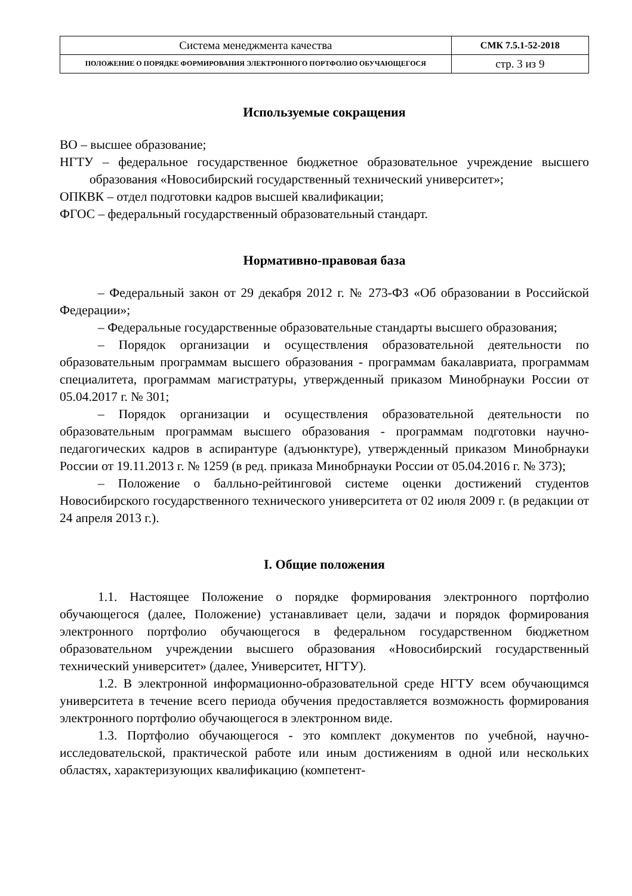| Система менеджмента качества | СМК 7.5.1-52-2018 |
| ПОЛОЖЕНИЕ О ПОРЯДКЕ ФОРМИРОВАНИЯ ЭЛЕКТРОННОГО ПОРТФОЛИО ОБУЧАЮЩЕГОСЯ | стр. 3 из 9 |
Используемые сокращения
ВО – высшее образование;
НГТУ – федеральное государственное бюджетное образовательное учреждение высшего образования «Новосибирский государственный технический университет»;
ОПКВК – отдел подготовки кадров высшей квалификации;
ФГОС – федеральный государственный образовательный стандарт.
Нормативно-правовая база
– Федеральный закон от 29 декабря 2012 г. № 273-ФЗ «Об образовании в Российской Федерации»;
– Федеральные государственные образовательные стандарты высшего образования;
– Порядок организации и осуществления образовательной деятельности по образовательным программам высшего образования - программам бакалавриата, программам специалитета, программам магистратуры, утвержденный приказом Минобрнауки России от 05.04.2017 г. № 301;
– Порядок организации и осуществления образовательной деятельности по образовательным программам высшего образования - программам подготовки научно-педагогических кадров в аспирантуре (адъюнктуре), утвержденный приказом Минобрнауки России от 19.11.2013 г. № 1259 (в ред. приказа Минобрнауки России от 05.04.2016 г. № 373);
– Положение о балльно-рейтинговой системе оценки достижений студентов Новосибирского государственного технического университета от 02 июля 2009 г. (в редакции от 24 апреля 2013 г.).
I. Общие положения
1.1. Настоящее Положение о порядке формирования электронного портфолио обучающегося (далее, Положение) устанавливает цели, задачи и порядок формирования электронного портфолио обучающегося в федеральном государственном бюджетном образовательном учреждении высшего образования «Новосибирский государственный технический университет» (далее, Университет, НГТУ).
1.2. В электронной информационно-образовательной среде НГТУ всем обучающимся университета в течение всего периода обучения предоставляется возможность формирования электронного портфолио обучающегося в электронном виде.
1.3. Портфолио обучающегося - это комплект документов по учебной, научно-исследовательской, практической работе или иным достижениям в одной или нескольких областях, характеризующих квалификацию (компетент-